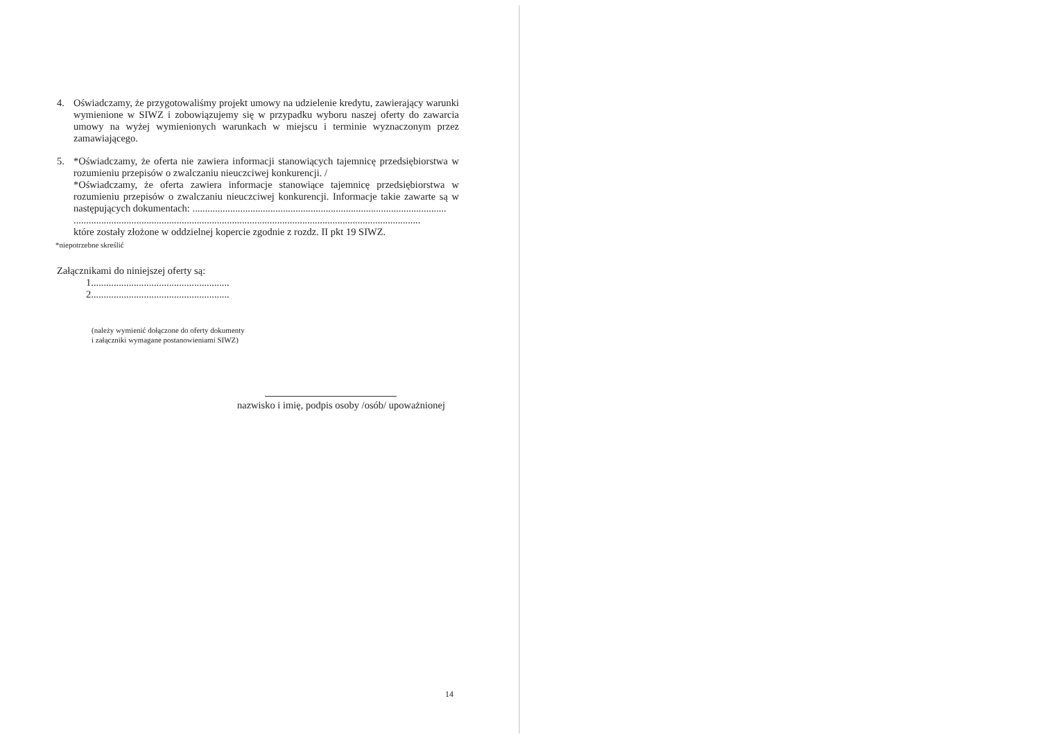4. Oświadczamy, że przygotowaliśmy projekt umowy na udzielenie kredytu, zawierający warunki wymienione w SIWZ i zobowiązujemy się w przypadku wyboru naszej oferty do zawarcia umowy na wyżej wymienionych warunkach w miejscu i terminie wyznaczonym przez zamawiającego.
5. *Oświadczamy, że oferta nie zawiera informacji stanowiących tajemnicę przedsiębiorstwa w rozumieniu przepisów o zwalczaniu nieuczciwej konkurencji. /
*Oświadczamy, że oferta zawiera informacje stanowiące tajemnicę przedsiębiorstwa w rozumieniu przepisów o zwalczaniu nieuczciwej konkurencji. Informacje takie zawarte są w następujących dokumentach: .....................................................................................................
..........................................................................................................................................
które zostały złożone w oddzielnej kopercie zgodnie z rozdz. II pkt 19 SIWZ.
*niepotrzebne skreślić
Załącznikami do niniejszej oferty są:
1.......................................................
2.......................................................
(należy wymienić dołączone do oferty dokumenty
i załączniki wymagane postanowieniami SIWZ)
nazwisko i imię, podpis osoby /osób/ upoważnionej
14